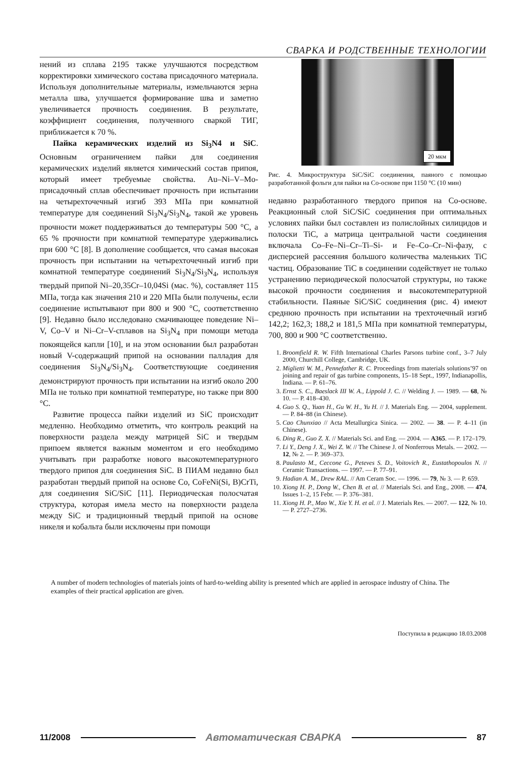СВАРКА И РОДСТВЕННЫЕ ТЕХНОЛОГИИ
нений из сплава 2195 также улучшаются посредством корректировки химического состава присадочного материала. Используя дополнительные материалы, измельчаются зерна металла шва, улучшается формирование шва и заметно увеличивается прочность соединения. В результате, коэффициент соединения, полученного сваркой ТИГ, приближается к 70 %.
Пайка керамических изделий из Si<sub>3</sub>N4 и SiC. Основным ограничением пайки для соединения керамических изделий является химический состав припоя, который имеет требуемые свойства. Au–Ni–V–Mo-присадочный сплав обеспечивает прочность при испытании на четырехточечный изгиб 393 МПа при комнатной температуре для соединений Si<sub>3</sub>N<sub>4</sub>/Si<sub>3</sub>N<sub>4</sub>, такой же уровень прочности может поддерживаться до температуры 500 °С, а 65 % прочности при комнатной температуре удерживались при 600 °С [8]. В дополнение сообщается, что самая высокая прочность при испытании на четырехточечный изгиб при комнатной температуре соединений Si<sub>3</sub>N<sub>4</sub>/Si<sub>3</sub>N<sub>4</sub>, используя твердый припой Ni–20,35Cr–10,04Si (мас. %), составляет 115 МПа, тогда как значения 210 и 220 МПа были получены, если соединение испытывают при 800 и 900 °С, соответственно [9]. Недавно было исследовано смачивающее поведение Ni–V, Co–V и Ni–Cr–V-сплавов на Si<sub>3</sub>N<sub>4</sub> при помощи метода покоящейся капли [10], и на этом основании был разработан новый V-содержащий припой на основании палладия для соединения Si<sub>3</sub>N<sub>4</sub>/Si<sub>3</sub>N<sub>4</sub>. Соответствующие соединения демонстрируют прочность при испытании на изгиб около 200 МПа не только при комнатной температуре, но также при 800 °С.
Развитие процесса пайки изделий из SiC происходит медленно. Необходимо отметить, что контроль реакций на поверхности раздела между матрицей SiC и твердым припоем является важным моментом и его необходимо учитывать при разработке нового высокотемпературного твердого припоя для соединения SiC. В ПИАМ недавно был разработан твердый припой на основе Co, CoFeNi(Si, B)CrTi, для соединения SiC/SiC [11]. Периодическая полосчатая структура, которая имела место на поверхности раздела между SiC и традиционный твердый припой на основе никеля и кобальта были исключены при помощи
20 мкм
Рис. 4. Микроструктура SiC/SiC соединения, паяного с помощью разработанной фольги для пайки на Co-основе при 1150 °С (10 мин)
недавно разработанного твердого припоя на Co-основе. Реакционный слой SiC/SiC соединения при оптимальных условиях пайки был составлен из полислойных силицидов и полоски TiC, а матрица центральной части соединения включала Co–Fe–Ni–Cr–Ti–Si- и Fe–Co–Cr–Ni-фазу, с дисперсией рассеяния большого количества маленьких TiC частиц. Образование TiC в соединении содействует не только устранению периодической полосчатой структуры, но также высокой прочности соединения и высокотемпературной стабильности. Паяные SiC/SiC соединения (рис. 4) имеют среднюю прочность при испытании на трехточечный изгиб 142,2; 162,3; 188,2 и 181,5 МПа при комнатной температуры, 700, 800 и 900 °С соответственно.
1. Broomfield R. W. Fifth International Charles Parsons turbine conf., 3–7 July 2000, Churchill College, Cambridge, UK.
2. Miglietti W. M., Pennefather R. C. Proceedings from materials solutions’97 on joining and repair of gas turbine components, 15–18 Sept., 1997, Indianapollis, Indiana. — P. 61–76.
3. Ernst S. C., Baeslack III W. A., Lippold J. C. // Welding J. — 1989. — 68, № 10. — P. 418–430.
4. Guo S. Q., Yuan H., Gu W. H., Yu H. // J. Materials Eng. — 2004, supplement. — P. 84–88 (in Chinese).
5. Cao Chunxiao // Acta Metallurgica Sinica. — 2002. — 38. — P. 4–11 (in Chinese).
6. Ding R., Guo Z. X. // Materials Sci. and Eng. — 2004. — A365. — P. 172–179.
7. Li Y., Deng J. X., Wei Z. W. // The Chinese J. of Nonferrous Metals. — 2002. — 12, № 2. — P. 369–373.
8. Paulasto M., Ceccone G., Peteves S. D., Voitovich R., Eustathopoulos N. // Ceramic Transactions. — 1997. — P. 77–91.
9. Hadian A. M., Drew RAL. // Am Ceram Soc. — 1996. — 79, № 3. — P. 659.
10. Xiong H. P., Dong W., Chen B. et al. // Materials Sci. and Eng., 2008. — 474, Issues 1–2, 15 Febr. — P. 376–381.
11. Xiong H. P., Mao W., Xie Y. H. et al. // J. Materials Res. — 2007. — 122, № 10. — P. 2727–2736.
A number of modern technologies of materials joints of hard-to-welding ability is presented which are applied in aerospace industry of China. The examples of their practical application are given.
Поступила в редакцию 18.03.2008
11/2008 Автоматическая СВАРКА 87